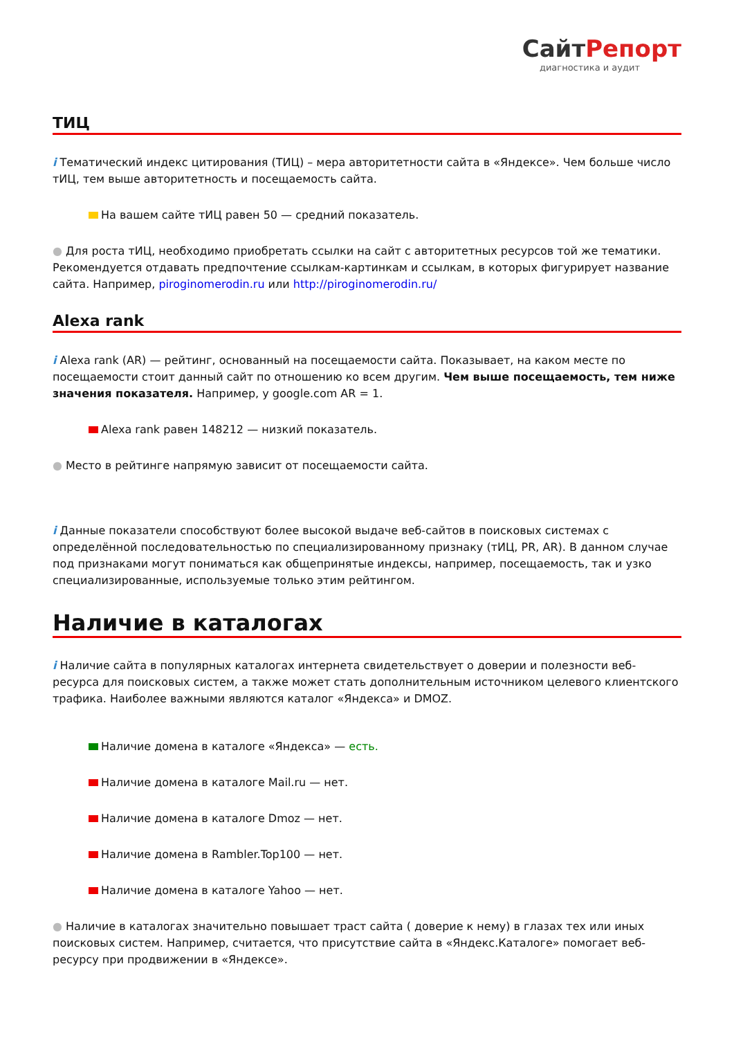СайтРепорт
диагностика и аудит
ТИЦ
i Тематический индекс цитирования (ТИЦ) – мера авторитетности сайта в «Яндексе». Чем больше число тИЦ, тем выше авторитетность и посещаемость сайта.
На вашем сайте тИЦ равен 50 — средний показатель.
● Для роста тИЦ, необходимо приобретать ссылки на сайт с авторитетных ресурсов той же тематики. Рекомендуется отдавать предпочтение ссылкам-картинкам и ссылкам, в которых фигурирует название сайта. Например, piroginomerodin.ru или http://piroginomerodin.ru/
Alexa rank
i Alexa rank (AR) — рейтинг, основанный на посещаемости сайта. Показывает, на каком месте по посещаемости стоит данный сайт по отношению ко всем другим. Чем выше посещаемость, тем ниже значения показателя. Например, у google.com AR = 1.
Alexa rank равен 148212 — низкий показатель.
● Место в рейтинге напрямую зависит от посещаемости сайта.
i Данные показатели способствуют более высокой выдаче веб-сайтов в поисковых системах с определённой последовательностью по специализированному признаку (тИЦ, PR, AR). В данном случае под признаками могут пониматься как общепринятые индексы, например, посещаемость, так и узко специализированные, используемые только этим рейтингом.
Наличие в каталогах
i Наличие сайта в популярных каталогах интернета свидетельствует о доверии и полезности веб-ресурса для поисковых систем, а также может стать дополнительным источником целевого клиентского трафика. Наиболее важными являются каталог «Яндекса» и DMOZ.
Наличие домена в каталоге «Яндекса» — есть.
Наличие домена в каталоге Mail.ru — нет.
Наличие домена в каталоге Dmoz — нет.
Наличие домена в Rambler.Top100 — нет.
Наличие домена в каталоге Yahoo — нет.
● Наличие в каталогах значительно повышает траст сайта ( доверие к нему) в глазах тех или иных поисковых систем. Например, считается, что присутствие сайта в «Яндекс.Каталоге» помогает веб-ресурсу при продвижении в «Яндексе».